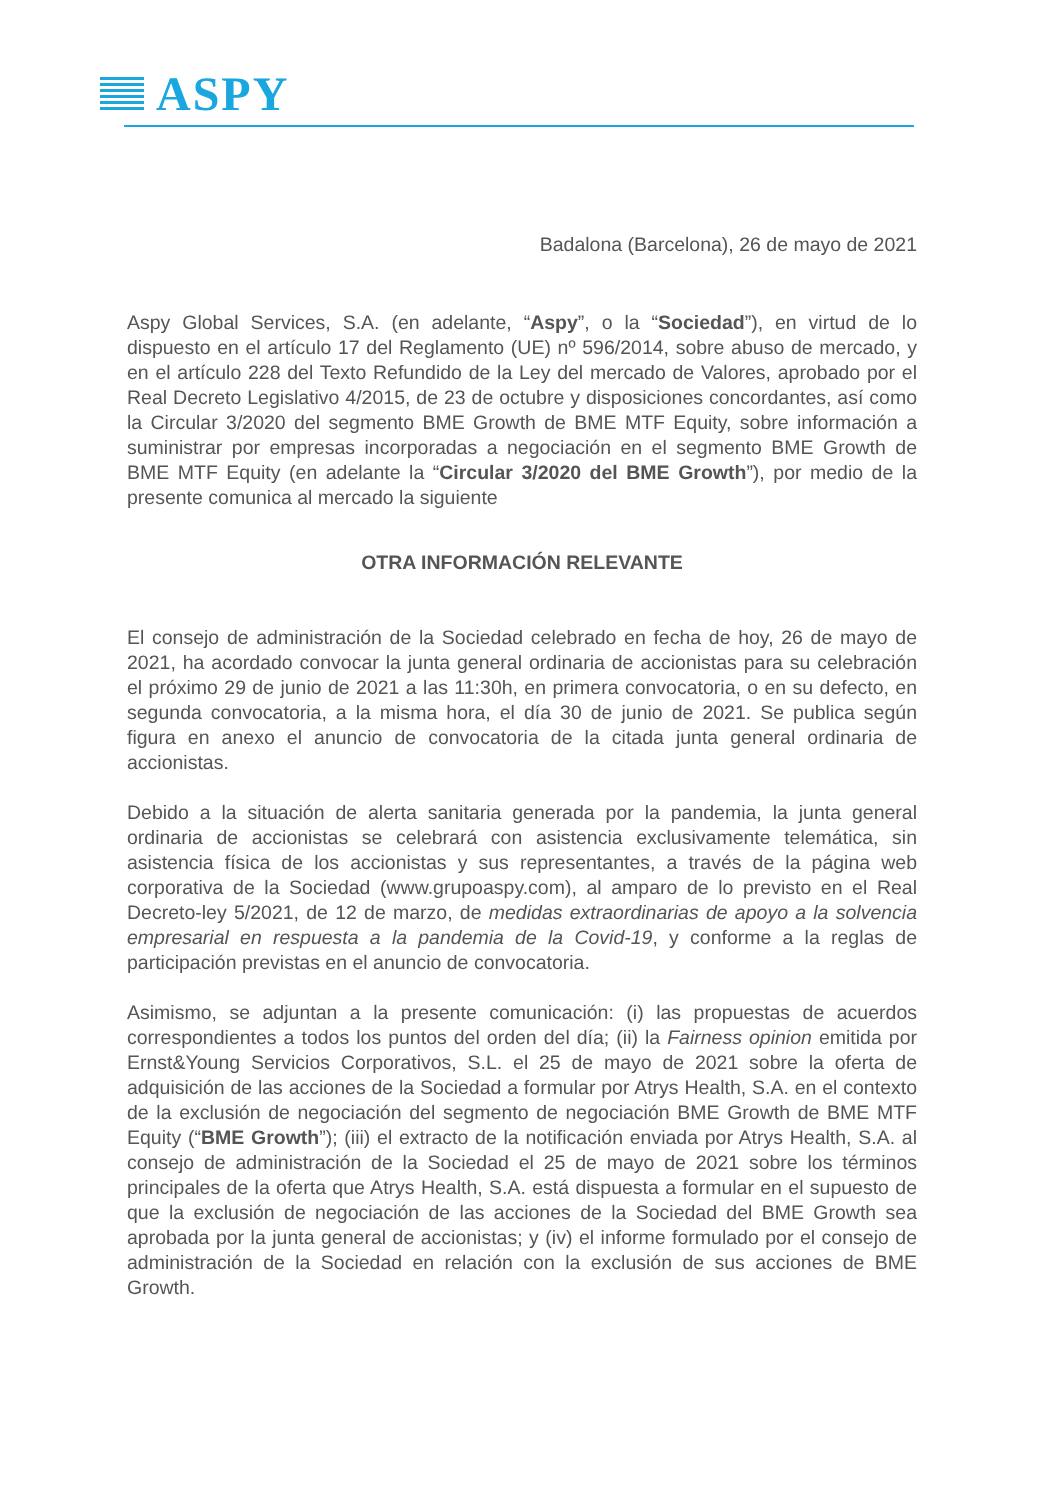ASPY
Badalona (Barcelona), 26 de mayo de 2021
Aspy Global Services, S.A. (en adelante, “Aspy”, o la “Sociedad”), en virtud de lo dispuesto en el artículo 17 del Reglamento (UE) nº 596/2014, sobre abuso de mercado, y en el artículo 228 del Texto Refundido de la Ley del mercado de Valores, aprobado por el Real Decreto Legislativo 4/2015, de 23 de octubre y disposiciones concordantes, así como la Circular 3/2020 del segmento BME Growth de BME MTF Equity, sobre información a suministrar por empresas incorporadas a negociación en el segmento BME Growth de BME MTF Equity (en adelante la “Circular 3/2020 del BME Growth”), por medio de la presente comunica al mercado la siguiente
OTRA INFORMACIÓN RELEVANTE
El consejo de administración de la Sociedad celebrado en fecha de hoy, 26 de mayo de 2021, ha acordado convocar la junta general ordinaria de accionistas para su celebración el próximo 29 de junio de 2021 a las 11:30h, en primera convocatoria, o en su defecto, en segunda convocatoria, a la misma hora, el día 30 de junio de 2021. Se publica según figura en anexo el anuncio de convocatoria de la citada junta general ordinaria de accionistas.
Debido a la situación de alerta sanitaria generada por la pandemia, la junta general ordinaria de accionistas se celebrará con asistencia exclusivamente telemática, sin asistencia física de los accionistas y sus representantes, a través de la página web corporativa de la Sociedad (www.grupoaspy.com), al amparo de lo previsto en el Real Decreto-ley 5/2021, de 12 de marzo, de medidas extraordinarias de apoyo a la solvencia empresarial en respuesta a la pandemia de la Covid-19, y conforme a la reglas de participación previstas en el anuncio de convocatoria.
Asimismo, se adjuntan a la presente comunicación: (i) las propuestas de acuerdos correspondientes a todos los puntos del orden del día; (ii) la Fairness opinion emitida por Ernst&Young Servicios Corporativos, S.L. el 25 de mayo de 2021 sobre la oferta de adquisición de las acciones de la Sociedad a formular por Atrys Health, S.A. en el contexto de la exclusión de negociación del segmento de negociación BME Growth de BME MTF Equity (“BME Growth”); (iii) el extracto de la notificación enviada por Atrys Health, S.A. al consejo de administración de la Sociedad el 25 de mayo de 2021 sobre los términos principales de la oferta que Atrys Health, S.A. está dispuesta a formular en el supuesto de que la exclusión de negociación de las acciones de la Sociedad del BME Growth sea aprobada por la junta general de accionistas; y (iv) el informe formulado por el consejo de administración de la Sociedad en relación con la exclusión de sus acciones de BME Growth.